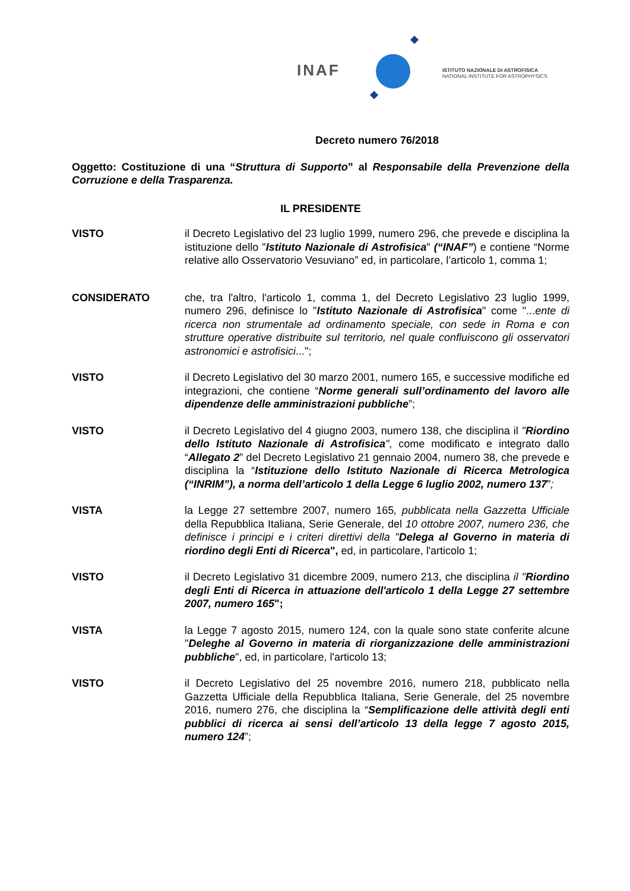INAF
ISTITUTO NAZIONALE DI ASTROFISICA
NATIONAL INSTITUTE FOR ASTROPHYSICS
Decreto numero 76/2018
Oggetto: Costituzione di una “Struttura di Supporto” al Responsabile della Prevenzione della Corruzione e della Trasparenza.
IL PRESIDENTE
VISTO il Decreto Legislativo del 23 luglio 1999, numero 296, che prevede e disciplina la istituzione dello "Istituto Nazionale di Astrofisica" (“INAF”) e contiene “Norme relative allo Osservatorio Vesuviano” ed, in particolare, l’articolo 1, comma 1;
CONSIDERATO che, tra l'altro, l'articolo 1, comma 1, del Decreto Legislativo 23 luglio 1999, numero 296, definisce lo "Istituto Nazionale di Astrofisica" come "...ente di ricerca non strumentale ad ordinamento speciale, con sede in Roma e con strutture operative distribuite sul territorio, nel quale confluiscono gli osservatori astronomici e astrofisici...";
VISTO il Decreto Legislativo del 30 marzo 2001, numero 165, e successive modifiche ed integrazioni, che contiene “Norme generali sull’ordinamento del lavoro alle dipendenze delle amministrazioni pubbliche”;
VISTO il Decreto Legislativo del 4 giugno 2003, numero 138, che disciplina il "Riordino dello Istituto Nazionale di Astrofisica", come modificato e integrato dallo “Allegato 2” del Decreto Legislativo 21 gennaio 2004, numero 38, che prevede e disciplina la “Istituzione dello Istituto Nazionale di Ricerca Metrologica (“INRIM”), a norma dell’articolo 1 della Legge 6 luglio 2002, numero 137”;
VISTA la Legge 27 settembre 2007, numero 165, pubblicata nella Gazzetta Ufficiale della Repubblica Italiana, Serie Generale, del 10 ottobre 2007, numero 236, che definisce i principi e i criteri direttivi della "Delega al Governo in materia di riordino degli Enti di Ricerca", ed, in particolare, l'articolo 1;
VISTO il Decreto Legislativo 31 dicembre 2009, numero 213, che disciplina il "Riordino degli Enti di Ricerca in attuazione dell'articolo 1 della Legge 27 settembre 2007, numero 165";
VISTA la Legge 7 agosto 2015, numero 124, con la quale sono state conferite alcune "Deleghe al Governo in materia di riorganizzazione delle amministrazioni pubbliche", ed, in particolare, l'articolo 13;
VISTO il Decreto Legislativo del 25 novembre 2016, numero 218, pubblicato nella Gazzetta Ufficiale della Repubblica Italiana, Serie Generale, del 25 novembre 2016, numero 276, che disciplina la “Semplificazione delle attività degli enti pubblici di ricerca ai sensi dell’articolo 13 della legge 7 agosto 2015, numero 124”;